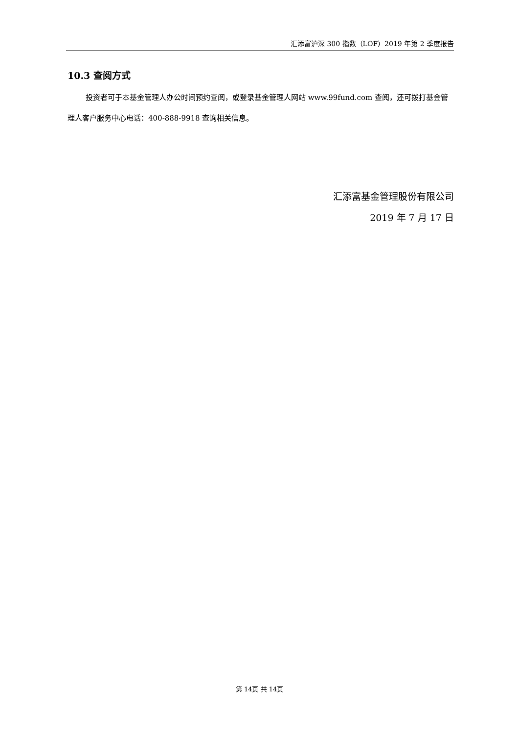汇添富沪深 300 指数（LOF）2019 年第 2 季度报告
10.3 查阅方式
投资者可于本基金管理人办公时间预约查阅，或登录基金管理人网站 www.99fund.com 查阅，还可拨打基金管理人客户服务中心电话：400-888-9918 查询相关信息。
汇添富基金管理股份有限公司
2019 年 7 月 17 日
第 14页 共 14页